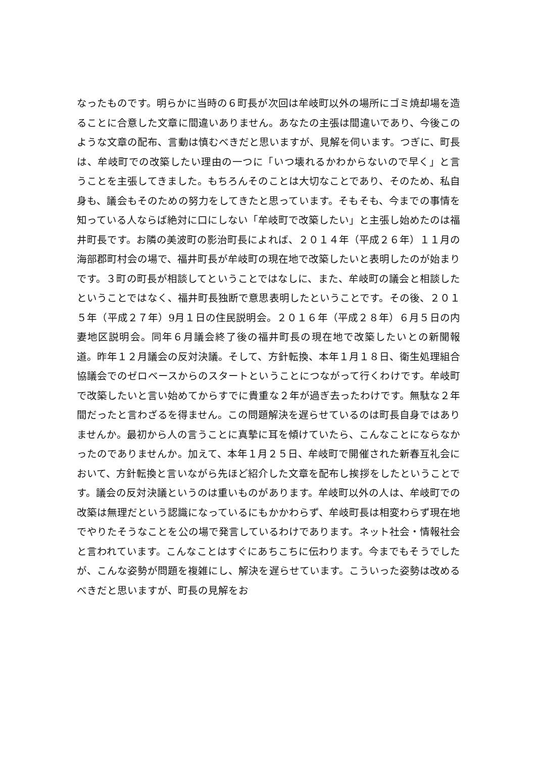なったものです。明らかに当時の６町長が次回は牟岐町以外の場所にゴミ焼却場を造ることに合意した文章に間違いありません。あなたの主張は間違いであり、今後このような文章の配布、言動は慎むべきだと思いますが、見解を伺います。つぎに、町長は、牟岐町での改築したい理由の一つに「いつ壊れるかわからないので早く」と言うことを主張してきました。もちろんそのことは大切なことであり、そのため、私自身も、議会もそのための努力をしてきたと思っています。そもそも、今までの事情を知っている人ならば絶対に口にしない「牟岐町で改築したい」と主張し始めたのは福井町長です。お隣の美波町の影治町長によれば、２０１４年（平成２６年）１１月の海部郡町村会の場で、福井町長が牟岐町の現在地で改築したいと表明したのが始まりです。３町の町長が相談してということではなしに、また、牟岐町の議会と相談したということではなく、福井町長独断で意思表明したということです。その後、２０１５年（平成２７年）9月１日の住民説明会。２０１６年（平成２８年）６月５日の内妻地区説明会。同年６月議会終了後の福井町長の現在地で改築したいとの新聞報道。昨年１２月議会の反対決議。そして、方針転換、本年１月１８日、衛生処理組合協議会でのゼロベースからのスタートということにつながって行くわけです。牟岐町で改築したいと言い始めてからすでに貴重な２年が過ぎ去ったわけです。無駄な２年間だったと言わざるを得ません。この問題解決を遅らせているのは町長自身ではありませんか。最初から人の言うことに真摯に耳を傾けていたら、こんなことにならなかったのでありませんか。加えて、本年１月２５日、牟岐町で開催された新春互礼会において、方針転換と言いながら先ほど紹介した文章を配布し挨拶をしたということです。議会の反対決議というのは重いものがあります。牟岐町以外の人は、牟岐町での改築は無理だという認識になっているにもかかわらず、牟岐町長は相変わらず現在地でやりたそうなことを公の場で発言しているわけであります。ネット社会・情報社会と言われています。こんなことはすぐにあちこちに伝わります。今までもそうでしたが、こんな姿勢が問題を複雑にし、解決を遅らせています。こういった姿勢は改めるべきだと思いますが、町長の見解をお